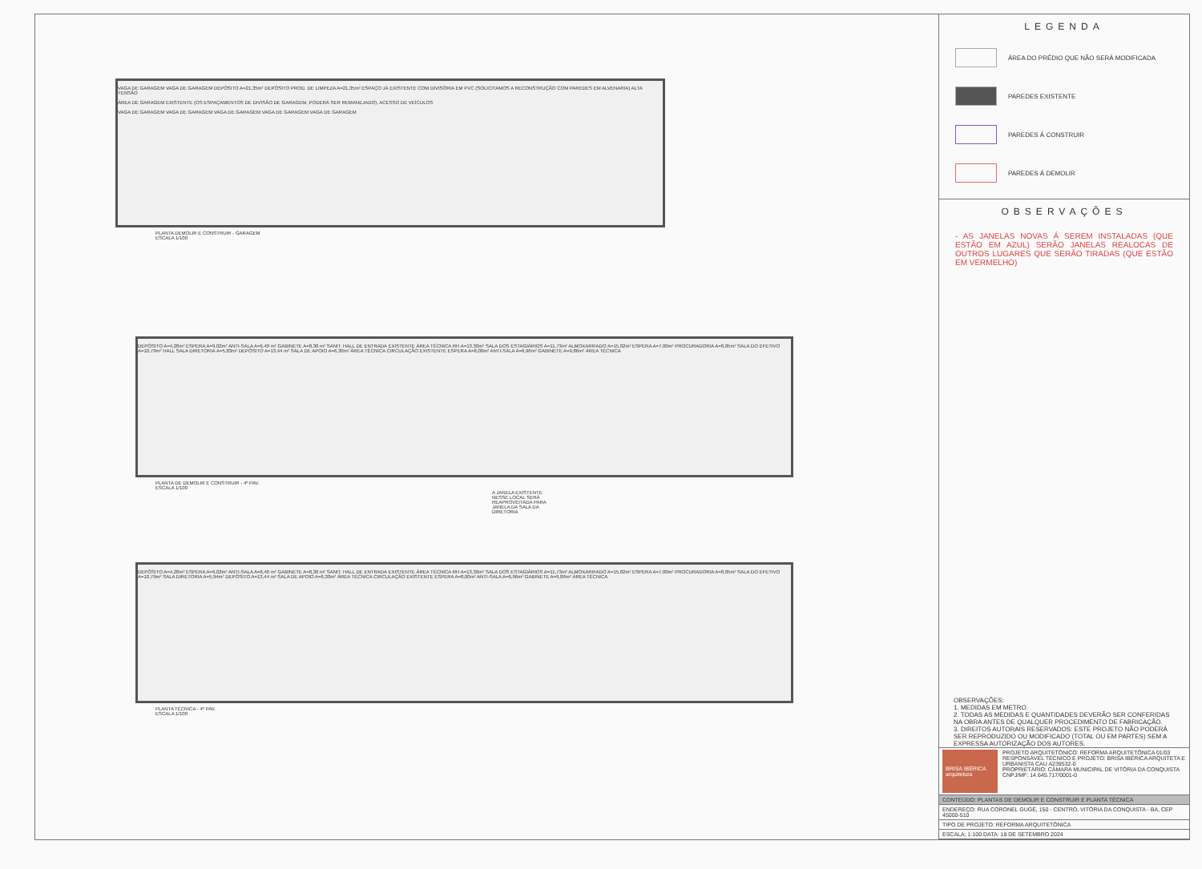VAGA DE GARAGEM VAGA DE GARAGEM DEPÓSITO A=21,35m² DEPÓSITO PROD. DE LIMPEZA A=21,35m² ESPAÇO JÁ EXISTENTE COM DIVISÓRIA EM PVC (SOLICITAMOS A RECONSTRUÇÃO COM PAREDES EM ALVENARIA) ALTA TENSÃO
ÁREA DE GARAGEM EXISTENTE (OS ESPAÇAMENTOS DE DIVISÃO DE GARAGEM, PODERÁ SER REMANEJADO). ACESSO DE VEÍCULOS
VAGA DE GARAGEM VAGA DE GARAGEM VAGA DE GARAGEM VAGA DE GARAGEM VAGA DE GARAGEM
PLANTA DEMOLIR E CONSTRUIR - GARAGEM
ESCALA 1/100
DEPÓSITO A=4,28m² ESPERA A=9,02m² ANTI-SALA A=6,40 m² GABINETE A=8,30 m² SANIT. HALL DE ENTRADA EXISTENTE ÁREA TÉCNICA RH A=13,30m² SALA DOS ESTAGIÁRIOS A=11,73m² ALMOXARIFADO A=15,02m² ESPERA A=7,00m² PROCURADORIA A=8,05m² SALA DO EFETIVO A=10,79m² HALL SALA DIRETORIA A=5,83m² DEPÓSITO A=13,44 m² SALA DE APOIO A=6,30m² ÁREA TÉCNICA CIRCULAÇÃO EXISTENTE ESPERA A=8,00m² ANTI-SALA A=6,96m² GABINETE A=9,86m² ÁREA TÉCNICA
PLANTA DE DEMOLIR E CONSTRUIR - 4º PAV.
ESCALA 1/100
A JANELA EXISTENTE NESSE LOCAL SERÁ REAPROVEITADA PARA JANELA DA SALA DA DIRETORIA
DEPÓSITO A=4,28m² ESPERA A=9,02m² ANTI-SALA A=6,40 m² GABINETE A=8,30 m² SANIT. HALL DE ENTRADA EXISTENTE ÁREA TÉCNICA RH A=13,30m² SALA DOS ESTAGIÁRIOS A=11,73m² ALMOXARIFADO A=15,02m² ESPERA A=7,00m² PROCURADORIA A=8,05m² SALA DO EFETIVO A=10,79m² SALA DIRETORIA A=5,94m² DEPÓSITO A=13,44 m² SALA DE APOIO A=6,30m² ÁREA TÉCNICA CIRCULAÇÃO EXISTENTE ESPERA A=8,00m² ANTI-SALA A=6,96m² GABINETE A=9,86m² ÁREA TÉCNICA
PLANTA TÉCNICA - 4º PAV.
ESCALA 1/100
LEGENDA
ÁREA DO PRÉDIO QUE NÃO SERÁ MODIFICADA
PAREDES EXISTENTE
PAREDES Á CONSTRUIR
PAREDES Á DEMOLIR
OBSERVAÇÕES
- AS JANELAS NOVAS Á SEREM INSTALADAS (QUE ESTÃO EM AZUL) SERÃO JANELAS REALOCAS DE OUTROS LUGARES QUE SERÃO TIRADAS (QUE ESTÃO EM VERMELHO)
OBSERVAÇÕES:
1. MEDIDAS EM METRO.
2. TODAS AS MEDIDAS E QUANTIDADES DEVERÃO SER CONFERIDAS NA OBRA ANTES DE QUALQUER PROCEDIMENTO DE FABRICAÇÃO.
3. DIREITOS AUTORAIS RESERVADOS: ESTE PROJETO NÃO PODERÁ SER REPRODUZIDO OU MODIFICADO (TOTAL OU EM PARTES) SEM A EXPRESSA AUTORIZAÇÃO DOS AUTORES.
BRISA IBÉRICA arquitetura
PROJETO ARQUITETÔNICO: REFORMA ARQUITETÔNICA 01/03
RESPONSÁVEL TÉCNICO E PROJETO: BRISA IBÉRICA ARQUITETA E URBANISTA CAU A239532-0
PROPRIETÁRIO: CÂMARA MUNICIPAL DE VITÓRIA DA CONQUISTA CNPJ/MF: 14.645.717/0001-0
CONTEÚDO: PLANTAS DE DEMOLIR E CONSTRUIR E PLANTA TÉCNICA
ENDEREÇO: RUA CORONEL GUGÉ, 150 - CENTRO, VITÓRIA DA CONQUISTA - BA, CEP 45000-510
TIPO DE PROJETO: REFORMA ARQUITETÔNICA
ESCALA: 1:100 DATA: 18 DE SETEMBRO 2024